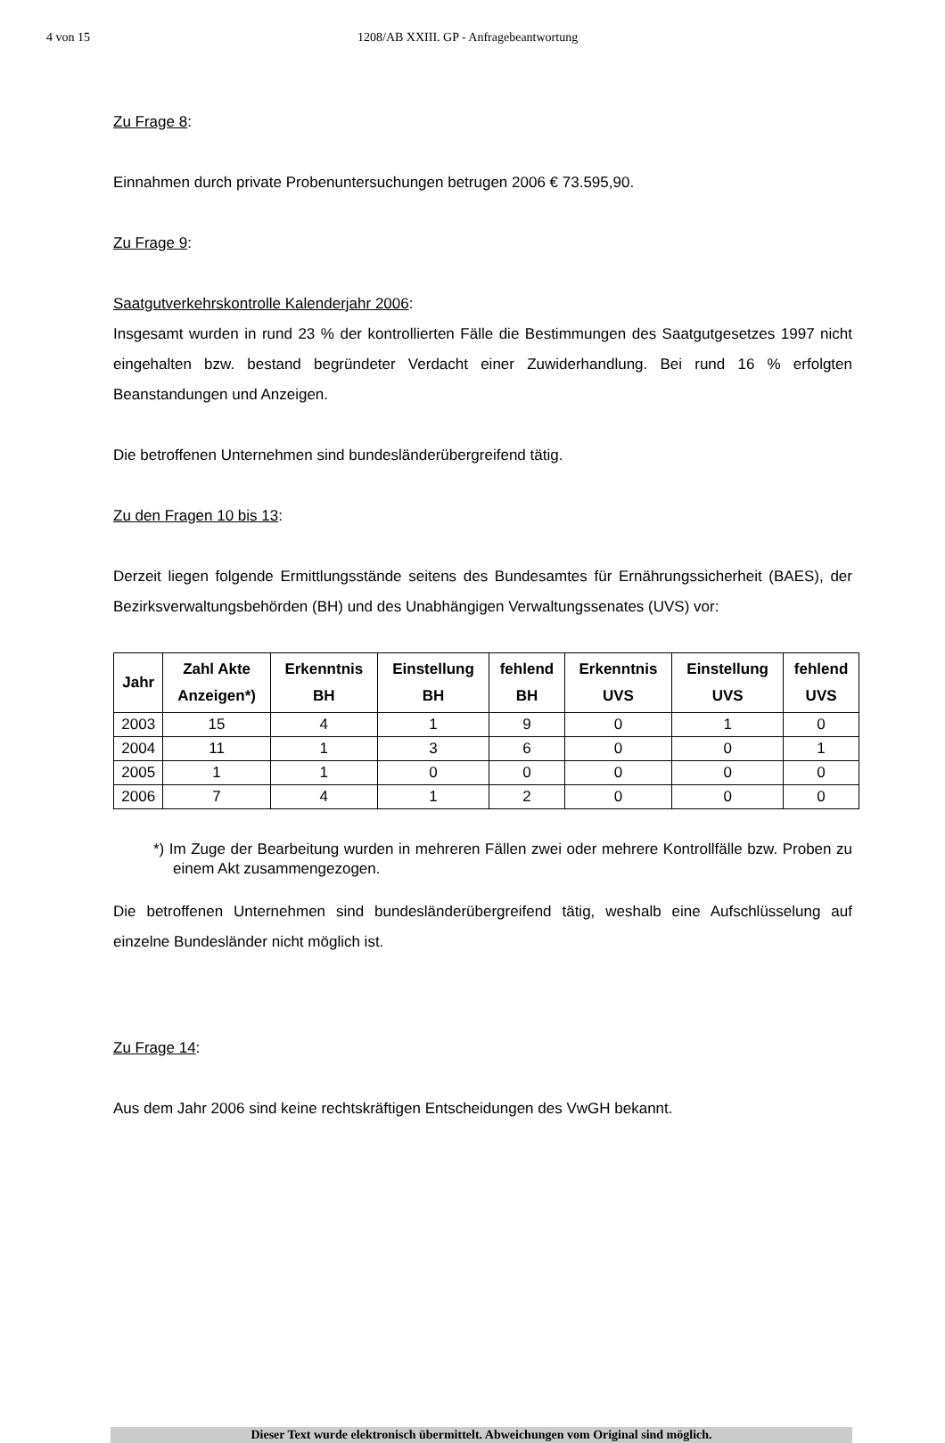4 von 15 1208/AB XXIII. GP - Anfragebeantwortung
Zu Frage 8:
Einnahmen durch private Probenuntersuchungen betrugen 2006 € 73.595,90.
Zu Frage 9:
Saatgutverkehrskontrolle Kalenderjahr 2006:
Insgesamt wurden in rund 23 % der kontrollierten Fälle die Bestimmungen des Saatgutgesetzes 1997 nicht eingehalten bzw. bestand begründeter Verdacht einer Zuwiderhandlung. Bei rund 16 % erfolgten Beanstandungen und Anzeigen.
Die betroffenen Unternehmen sind bundesländerübergreifend tätig.
Zu den Fragen 10 bis 13:
Derzeit liegen folgende Ermittlungsstände seitens des Bundesamtes für Ernährungssicherheit (BAES), der Bezirksverwaltungsbehörden (BH) und des Unabhängigen Verwaltungssenates (UVS) vor:
| Jahr | Zahl Akte Anzeigen*) | Erkenntnis BH | Einstellung BH | fehlend BH | Erkenntnis UVS | Einstellung UVS | fehlend UVS |
| --- | --- | --- | --- | --- | --- | --- | --- |
| 2003 | 15 | 4 | 1 | 9 | 0 | 1 | 0 |
| 2004 | 11 | 1 | 3 | 6 | 0 | 0 | 1 |
| 2005 | 1 | 1 | 0 | 0 | 0 | 0 | 0 |
| 2006 | 7 | 4 | 1 | 2 | 0 | 0 | 0 |
*) Im Zuge der Bearbeitung wurden in mehreren Fällen zwei oder mehrere Kontrollfälle bzw. Proben zu einem Akt zusammengezogen.
Die betroffenen Unternehmen sind bundesländerübergreifend tätig, weshalb eine Aufschlüsselung auf einzelne Bundesländer nicht möglich ist.
Zu Frage 14:
Aus dem Jahr 2006 sind keine rechtskräftigen Entscheidungen des VwGH bekannt.
Dieser Text wurde elektronisch übermittelt. Abweichungen vom Original sind möglich.